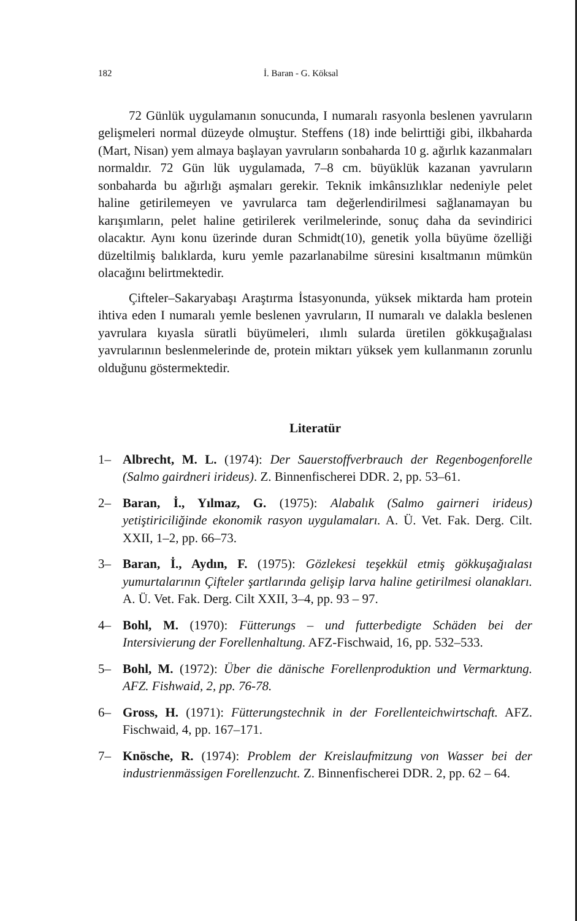182 İ. Baran - G. Köksal
72 Günlük uygulamanın sonucunda, I numaralı rasyonla beslenen yavruların gelişmeleri normal düzeyde olmuştur. Steffens (18) inde belirttiği gibi, ilkbaharda (Mart, Nisan) yem almaya başlayan yavruların sonbaharda 10 g. ağırlık kazanmaları normaldır. 72 Gün lük uygulamada, 7–8 cm. büyüklük kazanan yavruların sonbaharda bu ağırlığı aşmaları gerekir. Teknik imkânsızlıklar nedeniyle pelet haline getirilemeyen ve yavrularca tam değerlendirilmesi sağlanamayan bu karışımların, pelet haline getirilerek verilmelerinde, sonuç daha da sevindirici olacaktır. Aynı konu üzerinde duran Schmidt(10), genetik yolla büyüme özelliği düzeltilmiş balıklarda, kuru yemle pazarlanabilme süresini kısaltmanın mümkün olacağını belirtmektedir.
Çifteler–Sakaryabaşı Araştırma İstasyonunda, yüksek miktarda ham protein ihtiva eden I numaralı yemle beslenen yavruların, II numaralı ve dalakla beslenen yavrulara kıyasla süratli büyümeleri, ılımlı sularda üretilen gökkuşağıalası yavrularının beslenmelerinde de, protein miktarı yüksek yem kullanmanın zorunlu olduğunu göstermektedir.
Literatür
1– Albrecht, M. L. (1974): Der Sauerstoffverbrauch der Regenbogenforelle (Salmo gairdneri irideus). Z. Binnenfischerei DDR. 2, pp. 53–61.
2– Baran, İ., Yılmaz, G. (1975): Alabalık (Salmo gairneri irideus) yetiştiriciliğinde ekonomik rasyon uygulamaları. A. Ü. Vet. Fak. Derg. Cilt. XXII, 1–2, pp. 66–73.
3– Baran, İ., Aydın, F. (1975): Gözlekesi teşekkül etmiş gökkuşağıalası yumurtalarının Çifteler şartlarında gelişip larva haline getirilmesi olanakları. A. Ü. Vet. Fak. Derg. Cilt XXII, 3–4, pp. 93 – 97.
4– Bohl, M. (1970): Fütterungs – und futterbedigte Schäden bei der Intersivierung der Forellenhaltung. AFZ-Fischwaid, 16, pp. 532–533.
5– Bohl, M. (1972): Über die dänische Forellenproduktion und Vermarktung. AFZ. Fishwaid, 2, pp. 76-78.
6– Gross, H. (1971): Fütterungstechnik in der Forellenteichwirtschaft. AFZ. Fischwaid, 4, pp. 167–171.
7– Knösche, R. (1974): Problem der Kreislaufmitzung von Wasser bei der industrienmässigen Forellenzucht. Z. Binnenfischerei DDR. 2, pp. 62 – 64.